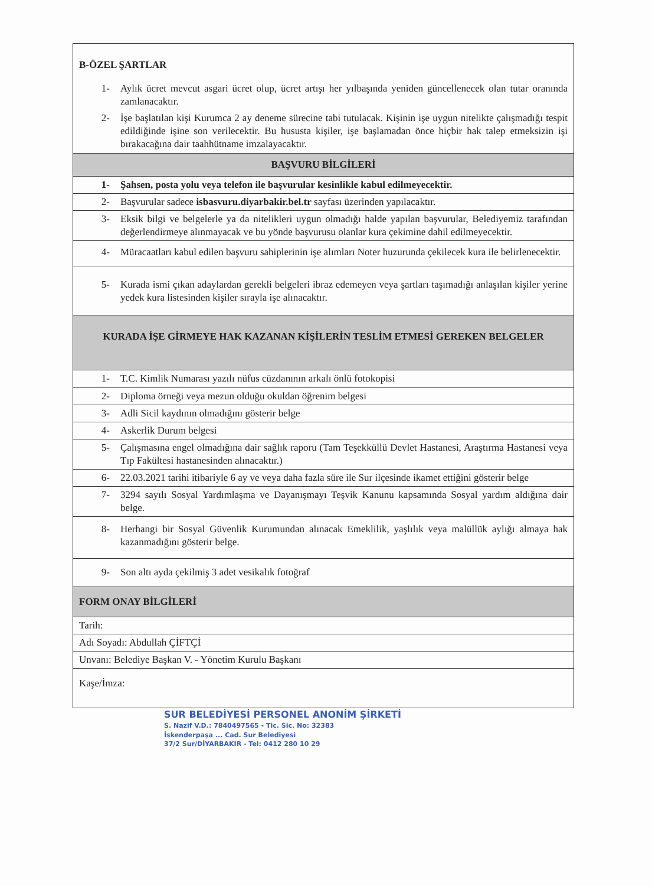| B-ÖZEL ŞARTLAR | |
| 1- | Aylık ücret mevcut asgari ücret olup, ücret artışı her yılbaşında yeniden güncellenecek olan tutar oranında zamlanacaktır. |
| 2- | İşe başlatılan kişi Kurumca 2 ay deneme sürecine tabi tutulacak. Kişinin işe uygun nitelikte çalışmadığı tespit edildiğinde işine son verilecektir. Bu hususta kişiler, işe başlamadan önce hiçbir hak talep etmeksizin işi bırakacağına dair taahhütname imzalayacaktır. |
| BAŞVURU BİLGİLERİ | |
| 1- | Şahsen, posta yolu veya telefon ile başvurular kesinlikle kabul edilmeyecektir. |
| 2- | Başvurular sadece isbasvuru.diyarbakir.bel.tr sayfası üzerinden yapılacaktır. |
| 3- | Eksik bilgi ve belgelerle ya da nitelikleri uygun olmadığı halde yapılan başvurular, Belediyemiz tarafından değerlendirmeye alınmayacak ve bu yönde başvurusu olanlar kura çekimine dahil edilmeyecektir. |
| 4- | Müracaatları kabul edilen başvuru sahiplerinin işe alımları Noter huzurunda çekilecek kura ile belirlenecektir. |
| 5- | Kurada ismi çıkan adaylardan gerekli belgeleri ibraz edemeyen veya şartları taşımadığı anlaşılan kişiler yerine yedek kura listesinden kişiler sırayla işe alınacaktır. |
| KURADA İŞE GİRMEYE HAK KAZANAN KİŞİLERİN TESLİM ETMESİ GEREKEN BELGELER | |
| 1- | T.C. Kimlik Numarası yazılı nüfus cüzdanının arkalı önlü fotokopisi |
| 2- | Diploma örneği veya mezun olduğu okuldan öğrenim belgesi |
| 3- | Adli Sicil kaydının olmadığını gösterir belge |
| 4- | Askerlik Durum belgesi |
| 5- | Çalışmasına engel olmadığına dair sağlık raporu (Tam Teşekküllü Devlet Hastanesi, Araştırma Hastanesi veya Tıp Fakültesi hastanesinden alınacaktır.) |
| 6- | 22.03.2021 tarihi itibariyle 6 ay ve veya daha fazla süre ile Sur ilçesinde ikamet ettiğini gösterir belge |
| 7- | 3294 sayılı Sosyal Yardımlaşma ve Dayanışmayı Teşvik Kanunu kapsamında Sosyal yardım aldığına dair belge. |
| 8- | Herhangi bir Sosyal Güvenlik Kurumundan alınacak Emeklilik, yaşlılık veya malüllük aylığı almaya hak kazanmadığını gösterir belge. |
| 9- | Son altı ayda çekilmiş 3 adet vesikalık fotoğraf |
| FORM ONAY BİLGİLERİ | |
| Tarih: | |
| Adı Soyadı: Abdullah ÇİFTÇİ | |
| Unvanı: Belediye Başkan V. - Yönetim Kurulu Başkanı | |
| Kaşe/İmza: | |
SUR BELEDİYESİ PERSONEL ANONİM ŞİRKETİ
S. Nazif V.D.: 7840497565 - Tic. Sic. No: 32383
İskenderpaşa ... Cad. Sur Belediyesi
37/2 Sur/DİYARBAKIR - Tel: 0412 280 10 29